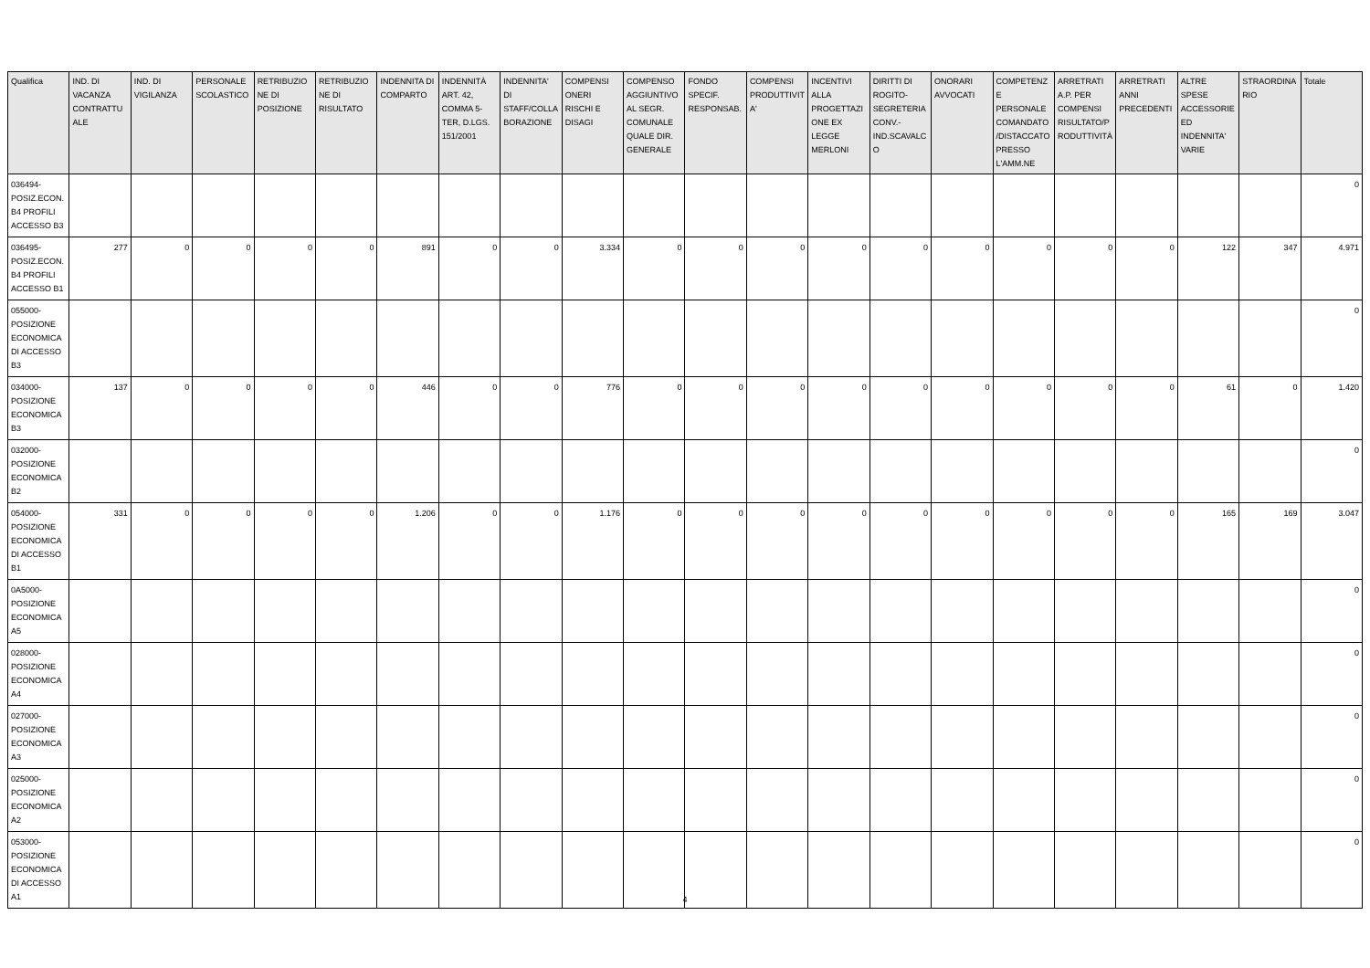| Qualifica | IND. DI VACANZA CONTRATTU ALE | IND. DI VIGILANZA | PERSONALE SCOLASTICO | RETRIBUZIO NE DI POSIZIONE | RETRIBUZIO NE DI RISULTATO | INDENNITA DI COMPARTO | INDENNITÀ ART. 42, COMMA 5-TER, D.LGS. 151/2001 | INDENNITA' DI STAFF/COLLA BORAZIONE | COMPENSI ONERI RISCHI E DISAGI | COMPENSO AGGIUNTIVO AL SEGR. COMUNALE QUALE DIR. GENERALE | FONDO SPECIF. RESPONSAB. | COMPENSI PRODUTTIVIT A' | INCENTIVI ALLA PROGETTAZI ONE EX LEGGE MERLONI | DIRITTI DI ROGITO-SEGRETERIA CONV.-IND.SCAVALC O | ONORARI AVVOCATI | COMPETENZ E PERSONALE COMANDATO /DISTACCATO PRESSO L'AMM.NE | ARRETRATI A.P. PER COMPENSI RISULTATO/P RODUTTIVITÀ | ARRETRATI ANNI PRECEDENTI | ALTRE SPESE ACCESSORIE ED INDENNITA' VARIE | STRAORDINA RIO | Totale |
| --- | --- | --- | --- | --- | --- | --- | --- | --- | --- | --- | --- | --- | --- | --- | --- | --- | --- | --- | --- | --- | --- |
| 036494-POSIZ.ECON. B4 PROFILI ACCESSO B3 | | | | | | | | | | | | | | | | | | | | | 0 |
| 036495-POSIZ.ECON. B4 PROFILI ACCESSO B1 | 277 | 0 | 0 | 0 | 0 | 891 | 0 | 0 | 3.334 | 0 | 0 | 0 | 0 | 0 | 0 | 0 | 0 | 0 | 122 | 347 | 4.971 |
| 055000-POSIZIONE ECONOMICA DI ACCESSO B3 | | | | | | | | | | | | | | | | | | | | | 0 |
| 034000-POSIZIONE ECONOMICA B3 | 137 | 0 | 0 | 0 | 0 | 446 | 0 | 0 | 776 | 0 | 0 | 0 | 0 | 0 | 0 | 0 | 0 | 0 | 61 | 0 | 1.420 |
| 032000-POSIZIONE ECONOMICA B2 | | | | | | | | | | | | | | | | | | | | | 0 |
| 054000-POSIZIONE ECONOMICA DI ACCESSO B1 | 331 | 0 | 0 | 0 | 0 | 1.206 | 0 | 0 | 1.176 | 0 | 0 | 0 | 0 | 0 | 0 | 0 | 0 | 0 | 165 | 169 | 3.047 |
| 0A5000-POSIZIONE ECONOMICA A5 | | | | | | | | | | | | | | | | | | | | | 0 |
| 028000-POSIZIONE ECONOMICA A4 | | | | | | | | | | | | | | | | | | | | | 0 |
| 027000-POSIZIONE ECONOMICA A3 | | | | | | | | | | | | | | | | | | | | | 0 |
| 025000-POSIZIONE ECONOMICA A2 | | | | | | | | | | | | | | | | | | | | | 0 |
| 053000-POSIZIONE ECONOMICA DI ACCESSO A1 | | | | | | | | | | | | | | | | | | | | | 0 |
4